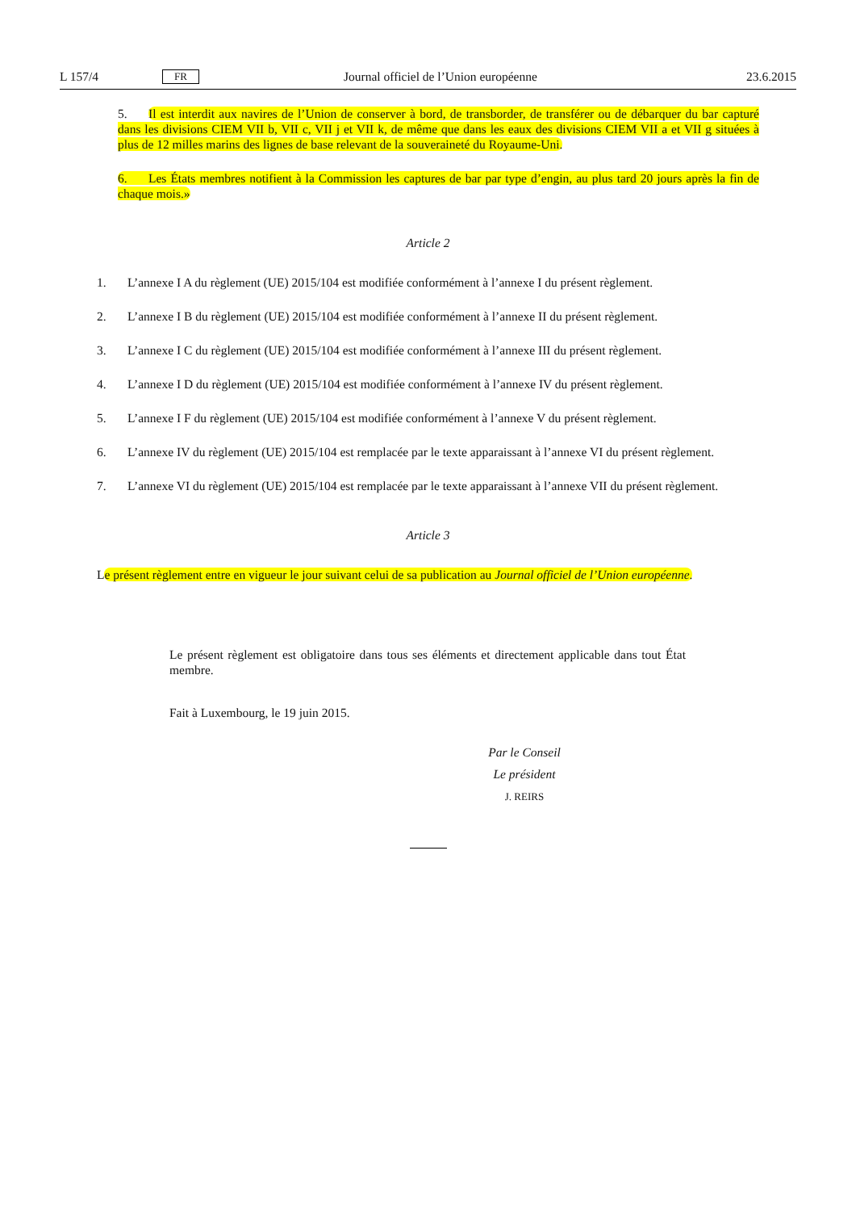L 157/4 FR Journal officiel de l’Union européenne 23.6.2015
5. Il est interdit aux navires de l’Union de conserver à bord, de transborder, de transférer ou de débarquer du bar capturé dans les divisions CIEM VII b, VII c, VII j et VII k, de même que dans les eaux des divisions CIEM VII a et VII g situées à plus de 12 milles marins des lignes de base relevant de la souveraineté du Royaume-Uni.
6. Les États membres notifient à la Commission les captures de bar par type d’engin, au plus tard 20 jours après la fin de chaque mois.»
Article 2
1. L’annexe I A du règlement (UE) 2015/104 est modifiée conformément à l’annexe I du présent règlement.
2. L’annexe I B du règlement (UE) 2015/104 est modifiée conformément à l’annexe II du présent règlement.
3. L’annexe I C du règlement (UE) 2015/104 est modifiée conformément à l’annexe III du présent règlement.
4. L’annexe I D du règlement (UE) 2015/104 est modifiée conformément à l’annexe IV du présent règlement.
5. L’annexe I F du règlement (UE) 2015/104 est modifiée conformément à l’annexe V du présent règlement.
6. L’annexe IV du règlement (UE) 2015/104 est remplacée par le texte apparaissant à l’annexe VI du présent règlement.
7. L’annexe VI du règlement (UE) 2015/104 est remplacée par le texte apparaissant à l’annexe VII du présent règlement.
Article 3
Le présent règlement entre en vigueur le jour suivant celui de sa publication au Journal officiel de l’Union européenne.
Le présent règlement est obligatoire dans tous ses éléments et directement applicable dans tout État membre.
Fait à Luxembourg, le 19 juin 2015.
Par le Conseil
Le président
J. REIRS